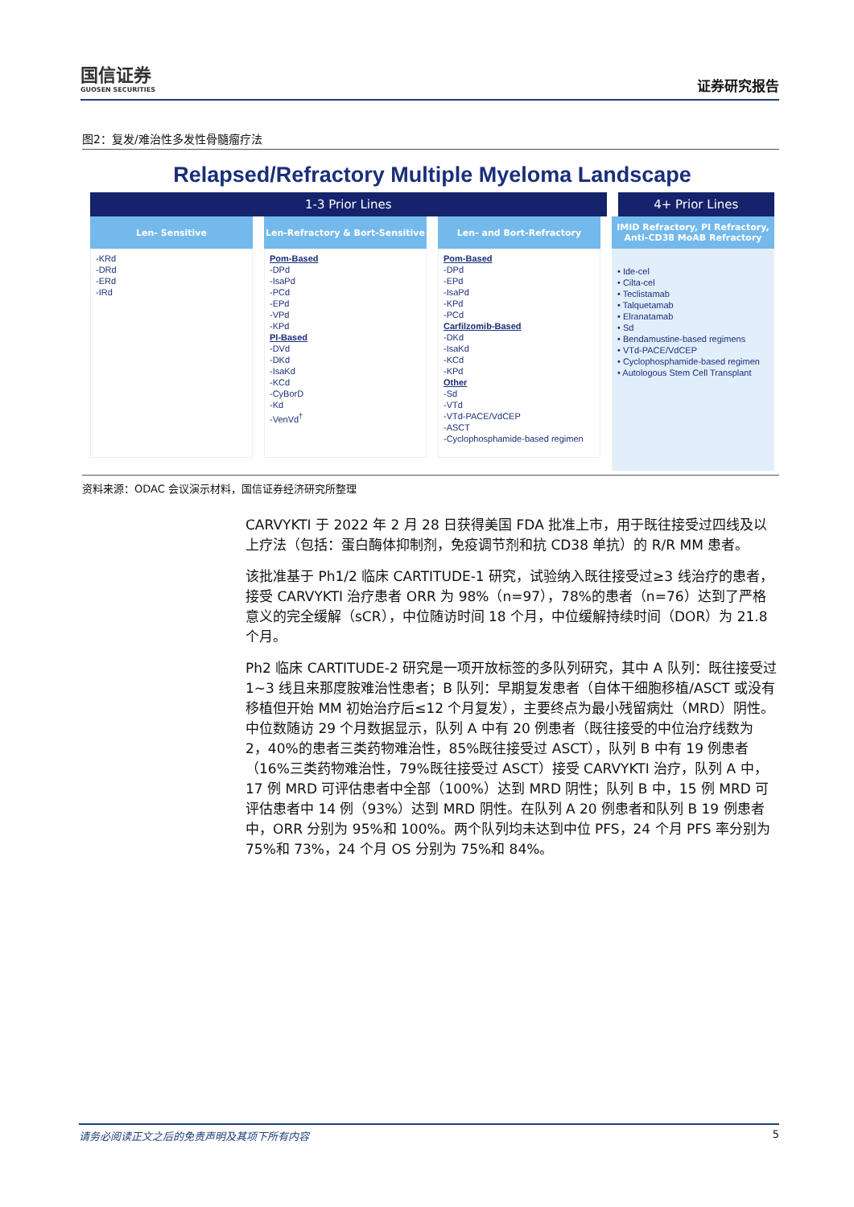国信证券
GUOSEN SECURITIES
证券研究报告
图2：复发/难治性多发性骨髓瘤疗法
Relapsed/Refractory Multiple Myeloma Landscape
1-3 Prior Lines 4+ Prior Lines
Len- Sensitive
-KRd
-DRd
-ERd
-IRd
Len-Refractory & Bort-Sensitive
Pom-Based
-DPd
-IsaPd
-PCd
-EPd
-VPd
-KPd
PI-Based
-DVd
-DKd
-IsaKd
-KCd
-CyBorD
-Kd
-VenVd<sup>†</sup>
Len- and Bort-Refractory
Pom-Based
-DPd
-EPd
-IsaPd
-KPd
-PCd
Carfilzomib-Based
-DKd
-IsaKd
-KCd
-KPd
Other
-Sd
-VTd
-VTd-PACE/VdCEP
-ASCT
-Cyclophosphamide-based regimen
IMID Refractory, PI Refractory,
Anti-CD38 MoAB Refractory
• Ide-cel
• Cilta-cel
• Teclistamab
• Talquetamab
• Elranatamab
• Sd
• Bendamustine-based regimens
• VTd-PACE/VdCEP
• Cyclophosphamide-based regimen
• Autologous Stem Cell Transplant
资料来源：ODAC 会议演示材料，国信证券经济研究所整理
CARVYKTI 于 2022 年 2 月 28 日获得美国 FDA 批准上市，用于既往接受过四线及以上疗法（包括：蛋白酶体抑制剂，免疫调节剂和抗 CD38 单抗）的 R/R MM 患者。
该批准基于 Ph1/2 临床 CARTITUDE-1 研究，试验纳入既往接受过≥3 线治疗的患者，接受 CARVYKTI 治疗患者 ORR 为 98%（n=97），78%的患者（n=76）达到了严格意义的完全缓解（sCR），中位随访时间 18 个月，中位缓解持续时间（DOR）为 21.8 个月。
Ph2 临床 CARTITUDE-2 研究是一项开放标签的多队列研究，其中 A 队列：既往接受过 1~3 线且来那度胺难治性患者；B 队列：早期复发患者（自体干细胞移植/ASCT 或没有移植但开始 MM 初始治疗后≤12 个月复发），主要终点为最小残留病灶（MRD）阴性。中位数随访 29 个月数据显示，队列 A 中有 20 例患者（既往接受的中位治疗线数为 2，40%的患者三类药物难治性，85%既往接受过 ASCT），队列 B 中有 19 例患者（16%三类药物难治性，79%既往接受过 ASCT）接受 CARVYKTI 治疗，队列 A 中，17 例 MRD 可评估患者中全部（100%）达到 MRD 阴性；队列 B 中，15 例 MRD 可评估患者中 14 例（93%）达到 MRD 阴性。在队列 A 20 例患者和队列 B 19 例患者中，ORR 分别为 95%和 100%。两个队列均未达到中位 PFS，24 个月 PFS 率分别为 75%和 73%，24 个月 OS 分别为 75%和 84%。
请务必阅读正文之后的免责声明及其项下所有内容 5